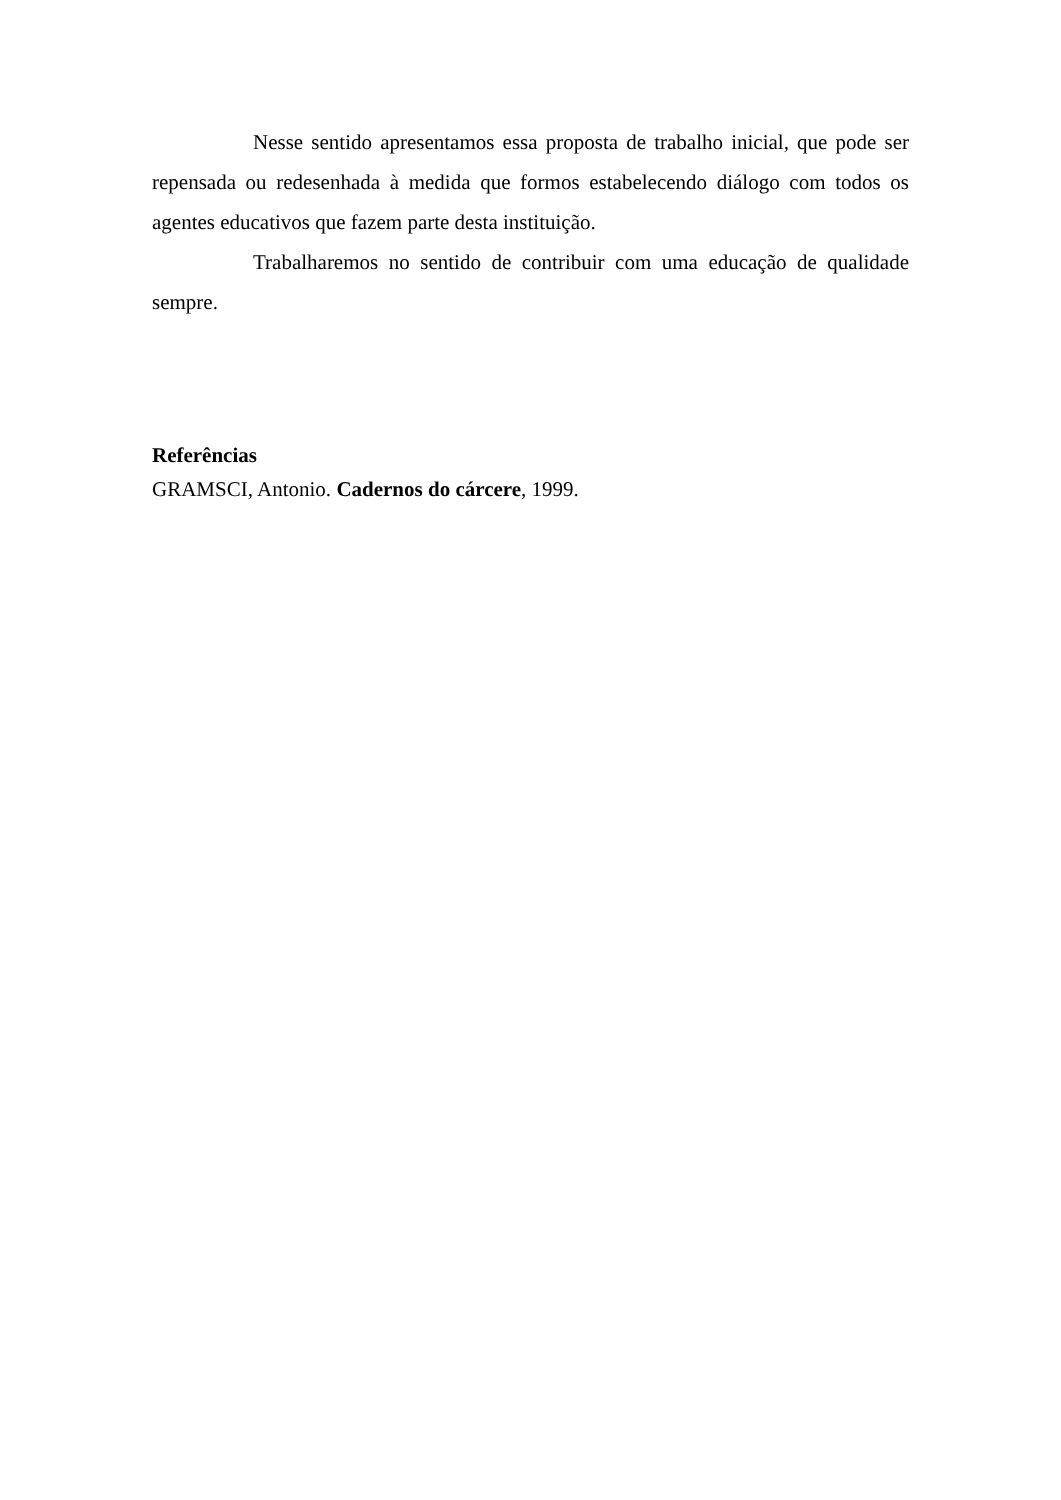Nesse sentido apresentamos essa proposta de trabalho inicial, que pode ser repensada ou redesenhada à medida que formos estabelecendo diálogo com todos os agentes educativos que fazem parte desta instituição.
Trabalharemos no sentido de contribuir com uma educação de qualidade sempre.
Referências
GRAMSCI, Antonio. Cadernos do cárcere, 1999.